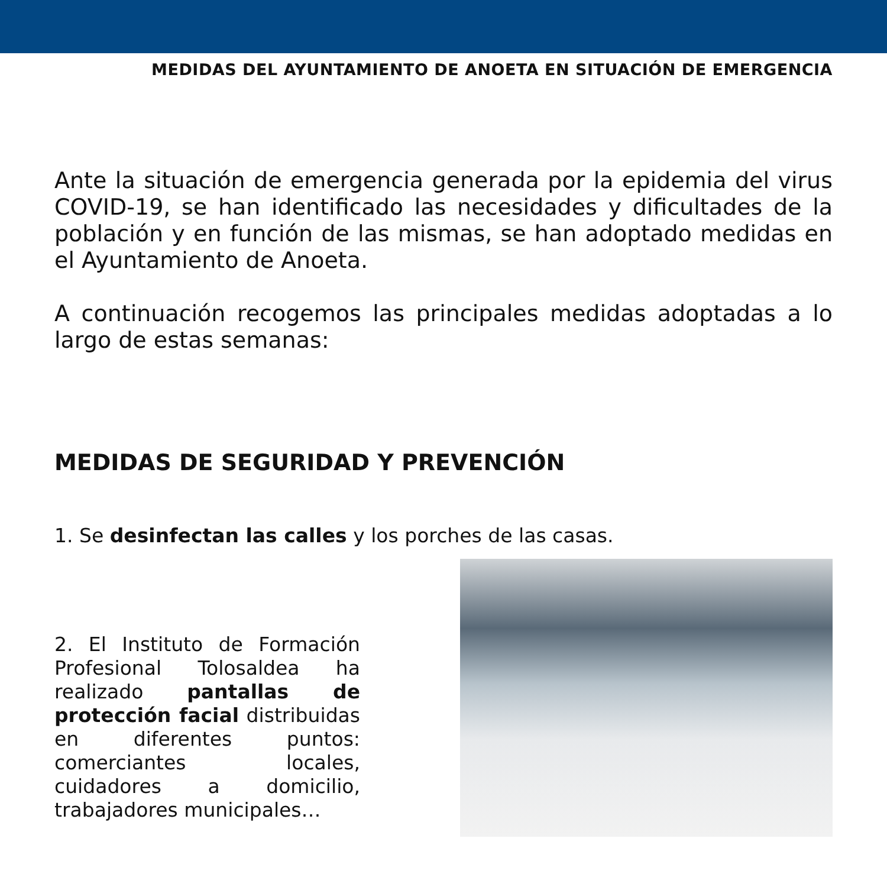MEDIDAS DEL AYUNTAMIENTO DE ANOETA EN SITUACIÓN DE EMERGENCIA
Ante la situación de emergencia generada por la epidemia del virus COVID-19, se han identificado las necesidades y dificultades de la población y en función de las mismas, se han adoptado medidas en el Ayuntamiento de Anoeta.
A continuación recogemos las principales medidas adoptadas a lo largo de estas semanas:
MEDIDAS DE SEGURIDAD Y PREVENCIÓN
1. Se desinfectan las calles y los porches de las casas.
2. El Instituto de Formación Profesional Tolosaldea ha realizado pantallas de protección facial distribuidas en diferentes puntos: comerciantes locales, cuidadores a domicilio, trabajadores municipales…